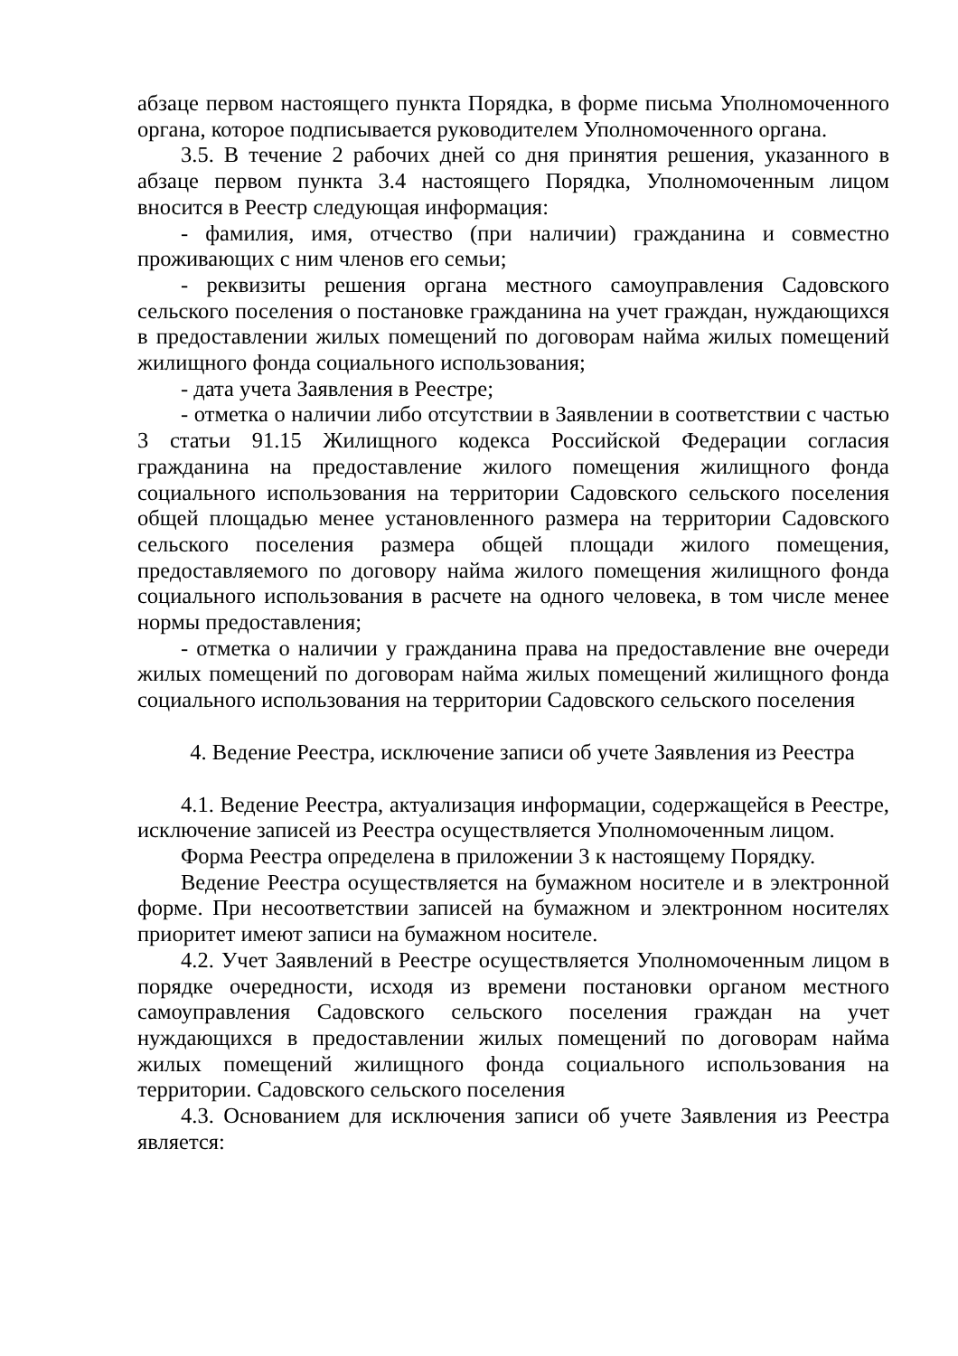абзаце первом настоящего пункта Порядка, в форме письма Уполномоченного органа, которое подписывается руководителем Уполномоченного органа.
3.5. В течение 2 рабочих дней со дня принятия решения, указанного в абзаце первом пункта 3.4 настоящего Порядка, Уполномоченным лицом вносится в Реестр следующая информация:
- фамилия, имя, отчество (при наличии) гражданина и совместно проживающих с ним членов его семьи;
- реквизиты решения органа местного самоуправления Садовского сельского поселения о постановке гражданина на учет граждан, нуждающихся в предоставлении жилых помещений по договорам найма жилых помещений жилищного фонда социального использования;
- дата учета Заявления в Реестре;
- отметка о наличии либо отсутствии в Заявлении в соответствии с частью 3 статьи 91.15 Жилищного кодекса Российской Федерации согласия гражданина на предоставление жилого помещения жилищного фонда социального использования на территории Садовского сельского поселения общей площадью менее установленного размера на территории Садовского сельского поселения размера общей площади жилого помещения, предоставляемого по договору найма жилого помещения жилищного фонда социального использования в расчете на одного человека, в том числе менее нормы предоставления;
- отметка о наличии у гражданина права на предоставление вне очереди жилых помещений по договорам найма жилых помещений жилищного фонда социального использования на территории Садовского сельского поселения
4. Ведение Реестра, исключение записи об учете Заявления из Реестра
4.1. Ведение Реестра, актуализация информации, содержащейся в Реестре, исключение записей из Реестра осуществляется Уполномоченным лицом.
Форма Реестра определена в приложении 3 к настоящему Порядку.
Ведение Реестра осуществляется на бумажном носителе и в электронной форме. При несоответствии записей на бумажном и электронном носителях приоритет имеют записи на бумажном носителе.
4.2. Учет Заявлений в Реестре осуществляется Уполномоченным лицом в порядке очередности, исходя из времени постановки органом местного самоуправления Садовского сельского поселения граждан на учет нуждающихся в предоставлении жилых помещений по договорам найма жилых помещений жилищного фонда социального использования на территории. Садовского сельского поселения
4.3. Основанием для исключения записи об учете Заявления из Реестра является: